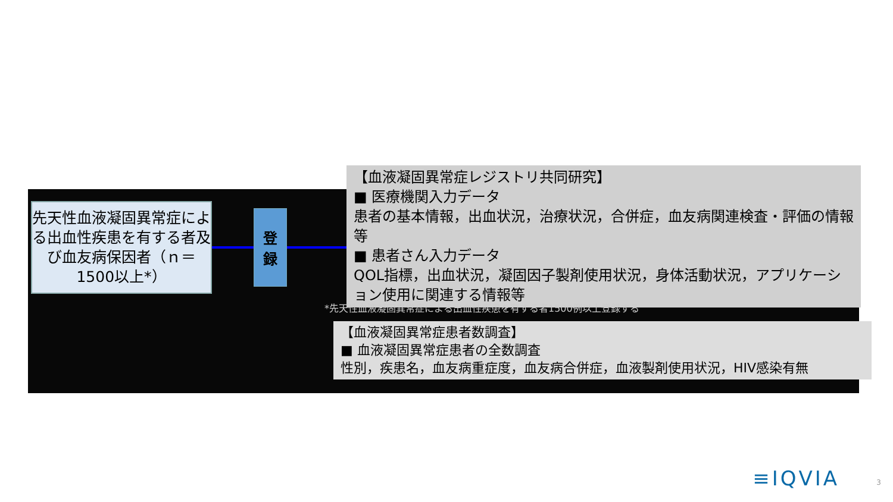先天性血液凝固異常症による出血性疾患を有する者及び血友病保因者（ｎ＝1500以上*）
登
録
【血液凝固異常症レジストリ共同研究】
■ 医療機関入力データ
患者の基本情報，出血状況，治療状況，合併症，血友病関連検査・評価の情報等
■ 患者さん入力データ
QOL指標，出血状況，凝固因子製剤使用状況，身体活動状況，アプリケーション使用に関連する情報等
*先天性血液凝固異常症による出血性疾患を有する者1500例以上登録する
【血液凝固異常症患者数調査】
■ 血液凝固異常症患者の全数調査
性別，疾患名，血友病重症度，血友病合併症，血液製剤使用状況，HIV感染有無
≡IQVIA 3